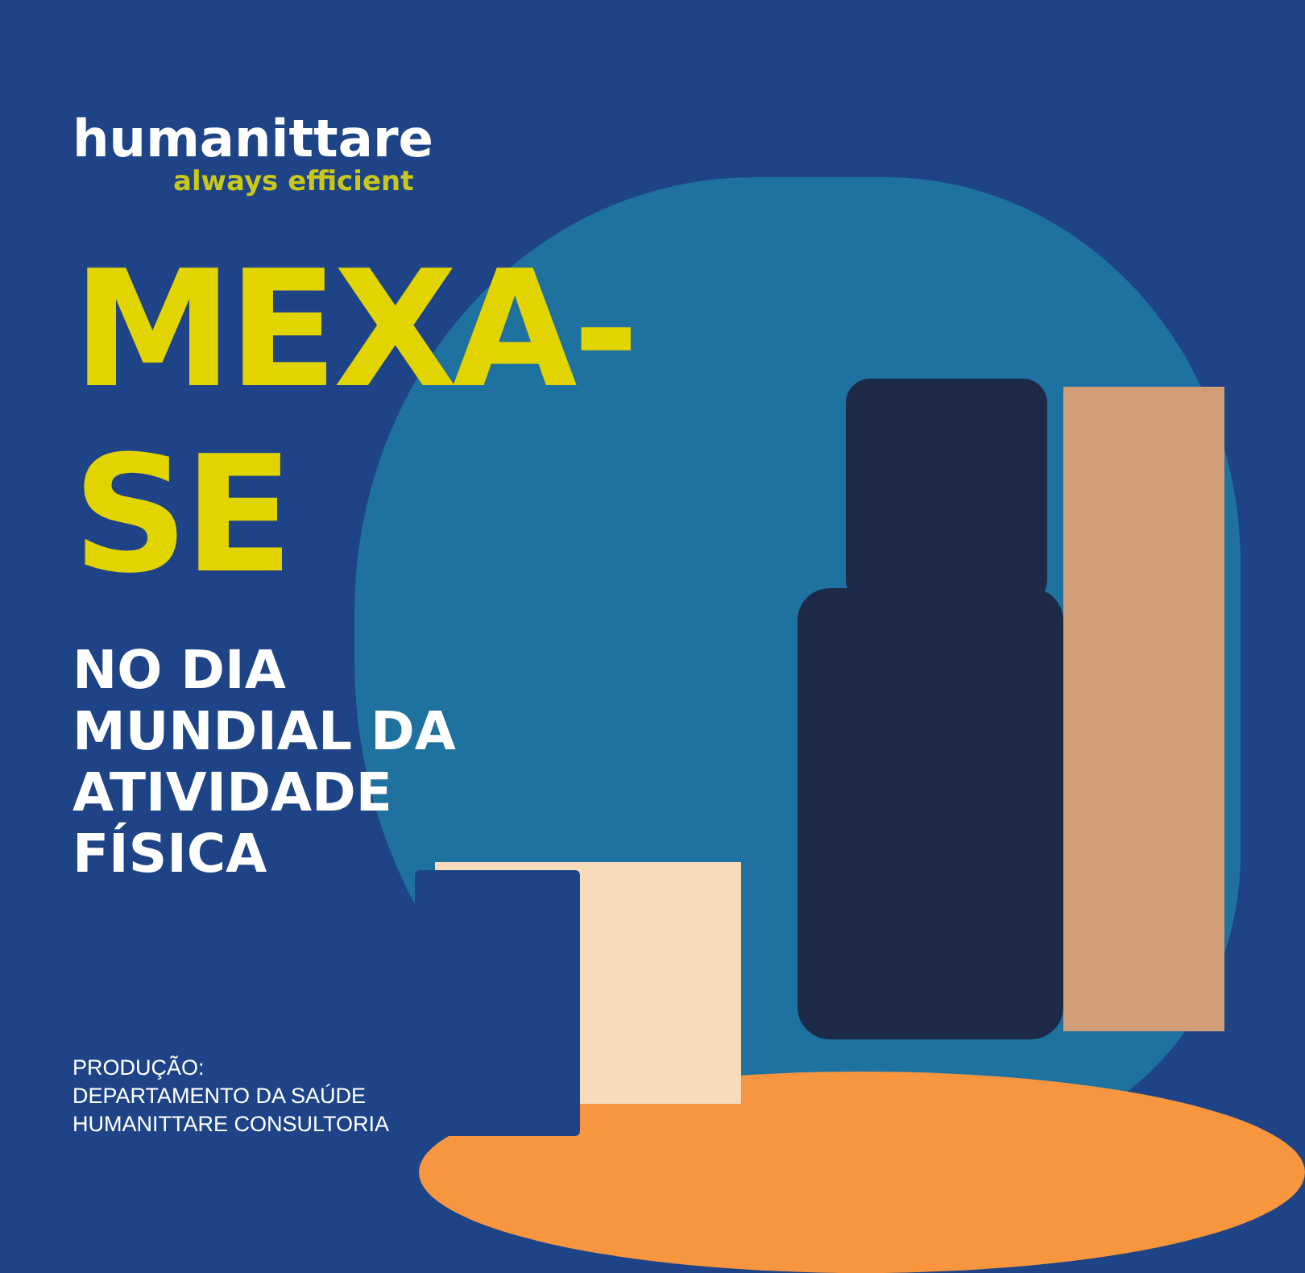humanittare
always efficient
MEXA-
SE
NO DIA
MUNDIAL DA
ATIVIDADE
FÍSICA
PRODUÇÃO:
DEPARTAMENTO DA SAÚDE
HUMANITTARE CONSULTORIA